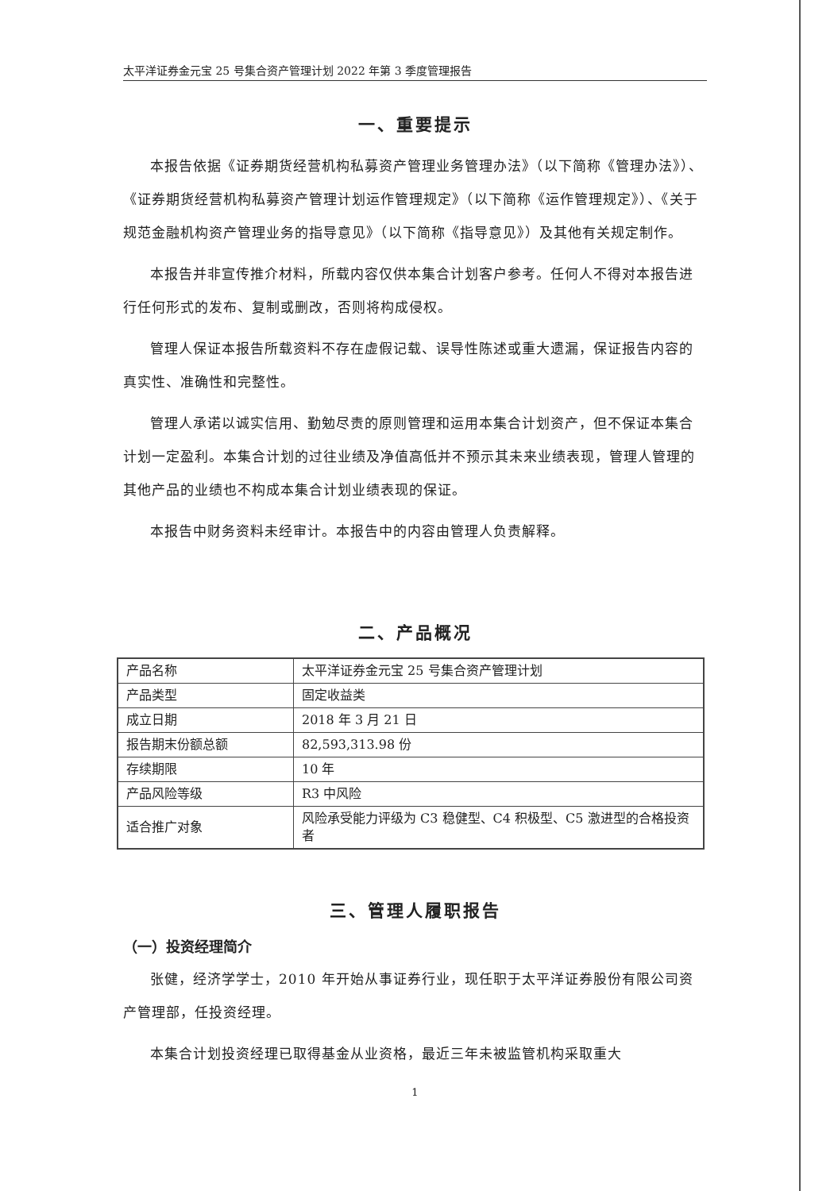太平洋证券金元宝 25 号集合资产管理计划 2022 年第 3 季度管理报告
一、重要提示
本报告依据《证券期货经营机构私募资产管理业务管理办法》（以下简称《管理办法》）、《证券期货经营机构私募资产管理计划运作管理规定》（以下简称《运作管理规定》）、《关于规范金融机构资产管理业务的指导意见》（以下简称《指导意见》）及其他有关规定制作。
本报告并非宣传推介材料，所载内容仅供本集合计划客户参考。任何人不得对本报告进行任何形式的发布、复制或删改，否则将构成侵权。
管理人保证本报告所载资料不存在虚假记载、误导性陈述或重大遗漏，保证报告内容的真实性、准确性和完整性。
管理人承诺以诚实信用、勤勉尽责的原则管理和运用本集合计划资产，但不保证本集合计划一定盈利。本集合计划的过往业绩及净值高低并不预示其未来业绩表现，管理人管理的其他产品的业绩也不构成本集合计划业绩表现的保证。
本报告中财务资料未经审计。本报告中的内容由管理人负责解释。
二、产品概况
| 产品名称 | 太平洋证券金元宝 25 号集合资产管理计划 |
| 产品类型 | 固定收益类 |
| 成立日期 | 2018 年 3 月 21 日 |
| 报告期末份额总额 | 82,593,313.98 份 |
| 存续期限 | 10 年 |
| 产品风险等级 | R3 中风险 |
| 适合推广对象 | 风险承受能力评级为 C3 稳健型、C4 积极型、C5 激进型的合格投资者 |
三、管理人履职报告
（一）投资经理简介
张健，经济学学士，2010 年开始从事证券行业，现任职于太平洋证券股份有限公司资产管理部，任投资经理。
本集合计划投资经理已取得基金从业资格，最近三年未被监管机构采取重大
1